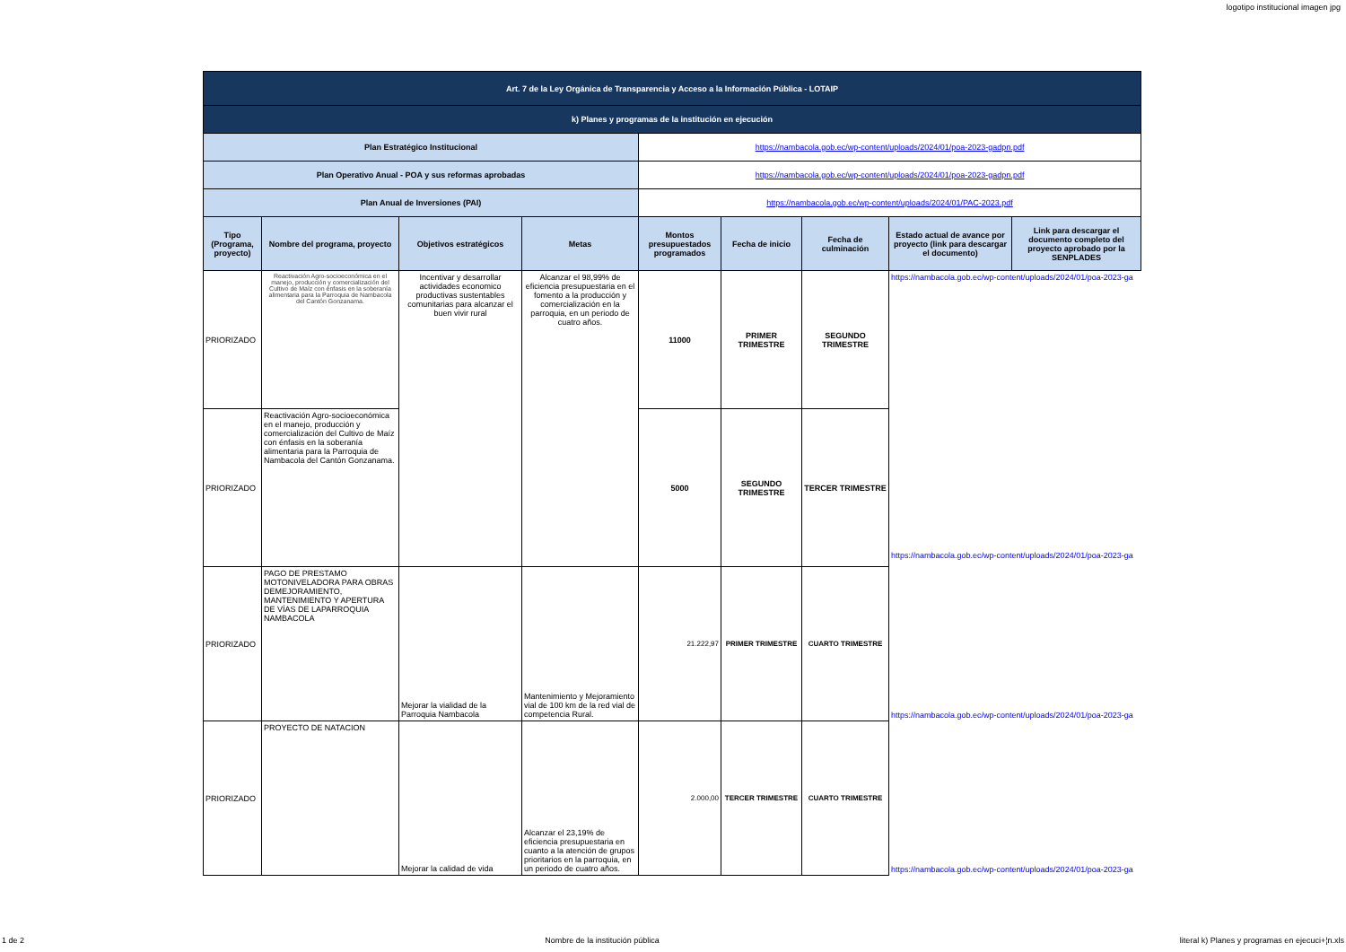logotipo institucional imagen jpg
| Art. 7 de la Ley Orgánica de Transparencia y Acceso a la Información Pública - LOTAIP | | | | | | | | |
| k) Planes y programas de la institución en ejecución | | | | | | | | |
| Plan Estratégico Institucional | | | | https://nambacola.gob.ec/wp-content/uploads/2024/01/poa-2023-gadpn.pdf | | | | |
| Plan Operativo Anual - POA y sus reformas aprobadas | | | | https://nambacola.gob.ec/wp-content/uploads/2024/01/poa-2023-gadpn.pdf | | | | |
| Plan Anual de Inversiones (PAI) | | | | https://nambacola.gob.ec/wp-content/uploads/2024/01/PAC-2023.pdf | | | | |
| Tipo (Programa, proyecto) | Nombre del programa, proyecto | Objetivos estratégicos | Metas | Montos presupuestados programados | Fecha de inicio | Fecha de culminación | Estado actual de avance por proyecto (link para descargar el documento) | Link para descargar el documento completo del proyecto aprobado por la SENPLADES |
| PRIORIZADO | Reactivación Agro-socioeconómica en el manejo, producción y comercialización del Cultivo de Maíz con énfasis en la soberanía alimentaria para la Parroquia de Nambacola del Cantón Gonzanama. | Incentivar y desarrollar actividades economico productivas sustentables comunitarias para alcanzar el buen vivir rural | Alcanzar el 98,99% de eficiencia presupuestaria en el fomento a la producción y comercialización en la parroquia, en un periodo de cuatro años. | 11000 | PRIMER TRIMESTRE | SEGUNDO TRIMESTRE | https://nambacola.gob.ec/wp-content/uploads/2024/01/poa-2023-ga https://nambacola.gob.ec/wp-content/uploads/2024/01/poa-2023-ga | |
| PRIORIZADO | Reactivación Agro-socioeconómica en el manejo, producción y comercialización del Cultivo de Maíz con énfasis en la soberanía alimentaria para la Parroquia de Nambacola del Cantón Gonzanama. | | | 5000 | SEGUNDO TRIMESTRE | TERCER TRIMESTRE | | |
| PRIORIZADO | PAGO DE PRESTAMO MOTONIVELADORA PARA OBRAS DEMEJORAMIENTO, MANTENIMIENTO Y APERTURA DE VÍAS DE LAPARROQUIA NAMBACOLA | Mejorar la vialidad de la Parroquia Nambacola | Mantenimiento y Mejoramiento vial de 100 km de la red vial de competencia Rural. | 21.222,97 | PRIMER TRIMESTRE | CUARTO TRIMESTRE | https://nambacola.gob.ec/wp-content/uploads/2024/01/poa-2023-ga | |
| PRIORIZADO | PROYECTO DE NATACION | Mejorar la calidad de vida | Alcanzar el 23,19% de eficiencia presupuestaria en cuanto a la atención de grupos prioritarios en la parroquia, en un periodo de cuatro años. | 2.000,00 | TERCER TRIMESTRE | CUARTO TRIMESTRE | https://nambacola.gob.ec/wp-content/uploads/2024/01/poa-2023-ga | |
1 de 2 Nombre de la institución pública literal k) Planes y programas en ejecuci+¦n.xls